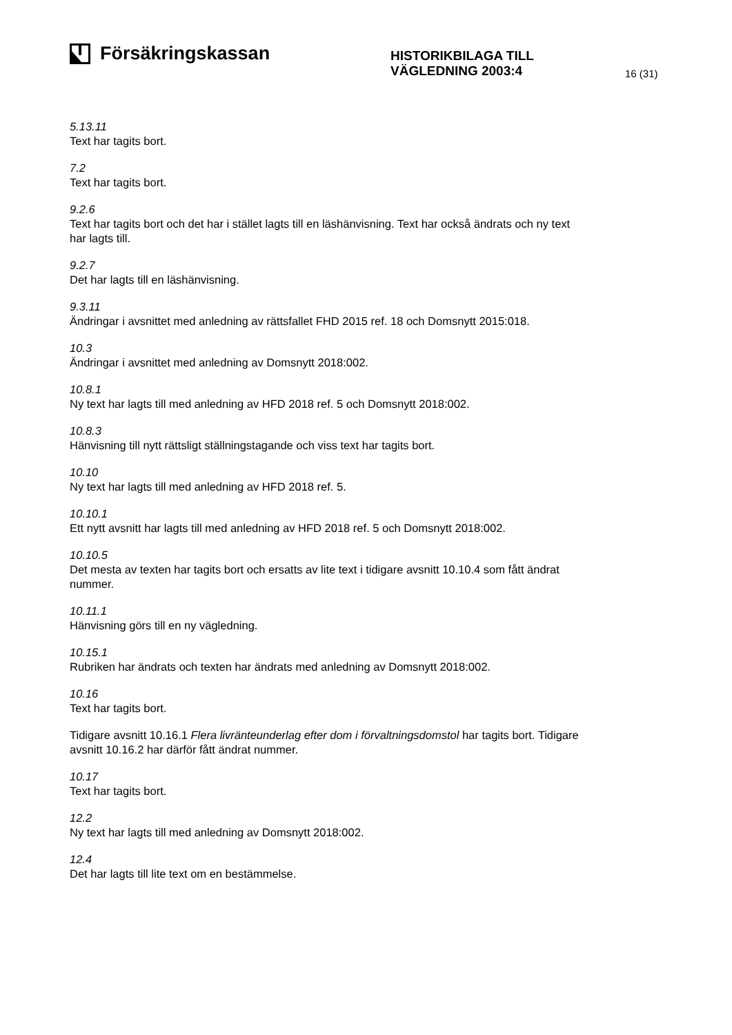Försäkringskassan
HISTORIKBILAGA TILL
VÄGLEDNING 2003:4
16 (31)
5.13.11
Text har tagits bort.
7.2
Text har tagits bort.
9.2.6
Text har tagits bort och det har i stället lagts till en läshänvisning. Text har också ändrats och ny text har lagts till.
9.2.7
Det har lagts till en läshänvisning.
9.3.11
Ändringar i avsnittet med anledning av rättsfallet FHD 2015 ref. 18 och Domsnytt 2015:018.
10.3
Ändringar i avsnittet med anledning av Domsnytt 2018:002.
10.8.1
Ny text har lagts till med anledning av HFD 2018 ref. 5 och Domsnytt 2018:002.
10.8.3
Hänvisning till nytt rättsligt ställningstagande och viss text har tagits bort.
10.10
Ny text har lagts till med anledning av HFD 2018 ref. 5.
10.10.1
Ett nytt avsnitt har lagts till med anledning av HFD 2018 ref. 5 och Domsnytt 2018:002.
10.10.5
Det mesta av texten har tagits bort och ersatts av lite text i tidigare avsnitt 10.10.4 som fått ändrat nummer.
10.11.1
Hänvisning görs till en ny vägledning.
10.15.1
Rubriken har ändrats och texten har ändrats med anledning av Domsnytt 2018:002.
10.16
Text har tagits bort.
Tidigare avsnitt 10.16.1 Flera livränteunderlag efter dom i förvaltningsdomstol har tagits bort. Tidigare avsnitt 10.16.2 har därför fått ändrat nummer.
10.17
Text har tagits bort.
12.2
Ny text har lagts till med anledning av Domsnytt 2018:002.
12.4
Det har lagts till lite text om en bestämmelse.